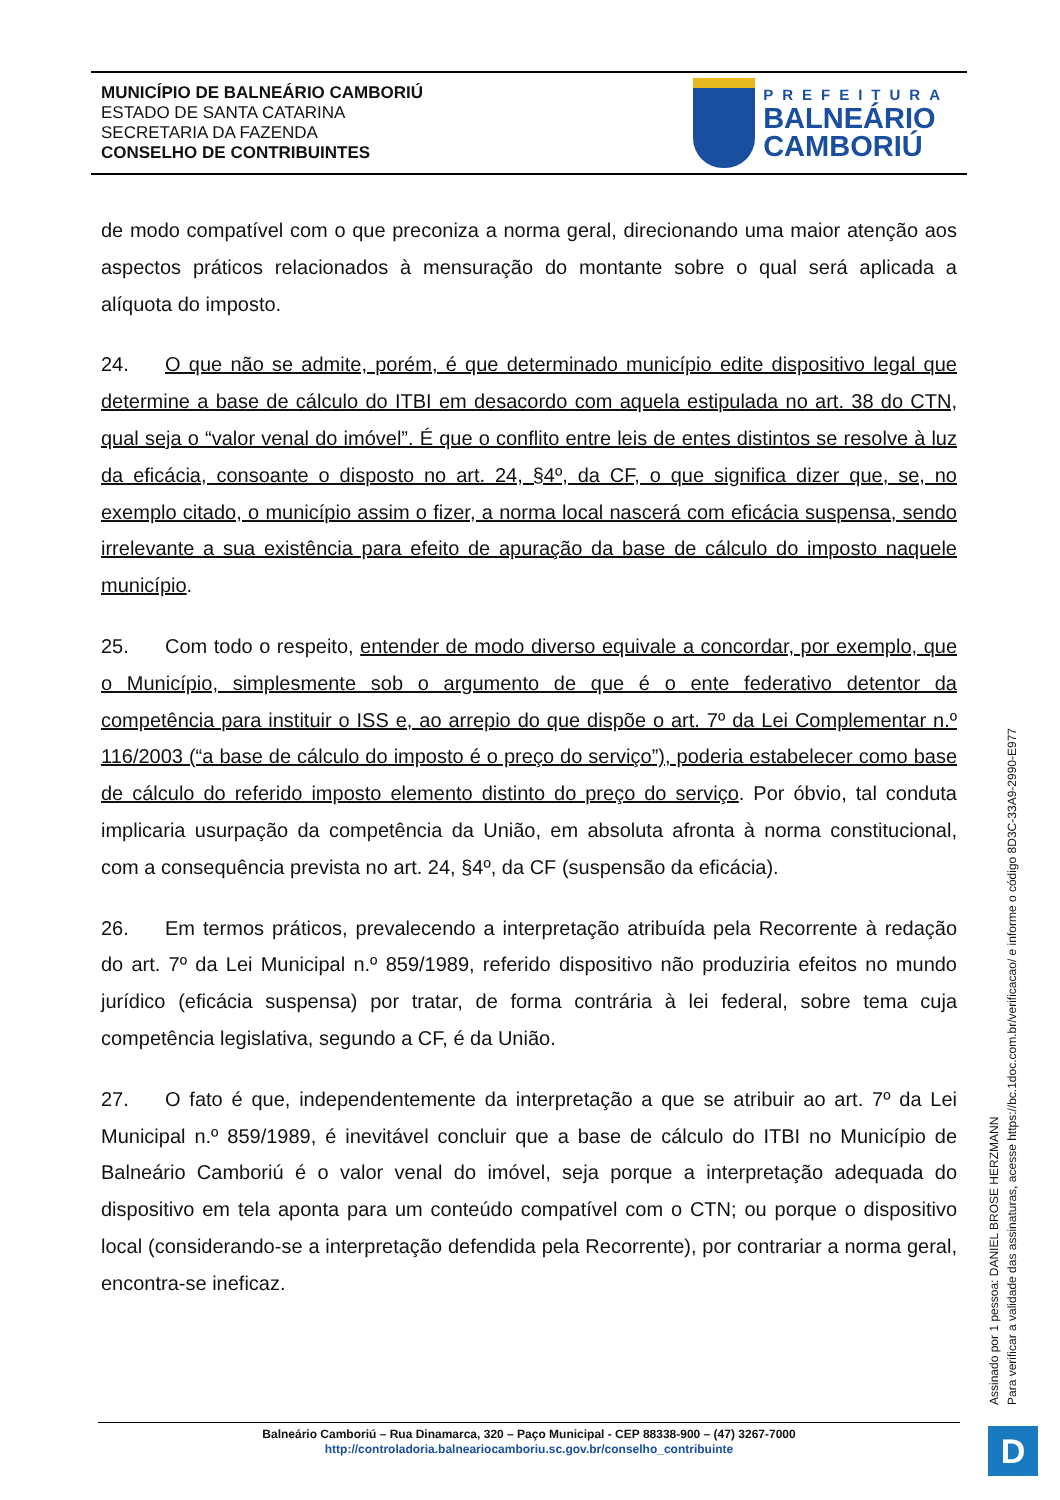MUNICÍPIO DE BALNEÁRIO CAMBORIÚ
ESTADO DE SANTA CATARINA
SECRETARIA DA FAZENDA
CONSELHO DE CONTRIBUINTES
PREFEITURA
BALNEÁRIO
CAMBORIÚ
de modo compatível com o que preconiza a norma geral, direcionando uma maior atenção aos aspectos práticos relacionados à mensuração do montante sobre o qual será aplicada a alíquota do imposto.
24. O que não se admite, porém, é que determinado município edite dispositivo legal que determine a base de cálculo do ITBI em desacordo com aquela estipulada no art. 38 do CTN, qual seja o “valor venal do imóvel”. É que o conflito entre leis de entes distintos se resolve à luz da eficácia, consoante o disposto no art. 24, §4º, da CF, o que significa dizer que, se, no exemplo citado, o município assim o fizer, a norma local nascerá com eficácia suspensa, sendo irrelevante a sua existência para efeito de apuração da base de cálculo do imposto naquele município.
25. Com todo o respeito, entender de modo diverso equivale a concordar, por exemplo, que o Município, simplesmente sob o argumento de que é o ente federativo detentor da competência para instituir o ISS e, ao arrepio do que dispõe o art. 7º da Lei Complementar n.º 116/2003 (“a base de cálculo do imposto é o preço do serviço”), poderia estabelecer como base de cálculo do referido imposto elemento distinto do preço do serviço. Por óbvio, tal conduta implicaria usurpação da competência da União, em absoluta afronta à norma constitucional, com a consequência prevista no art. 24, §4º, da CF (suspensão da eficácia).
26. Em termos práticos, prevalecendo a interpretação atribuída pela Recorrente à redação do art. 7º da Lei Municipal n.º 859/1989, referido dispositivo não produziria efeitos no mundo jurídico (eficácia suspensa) por tratar, de forma contrária à lei federal, sobre tema cuja competência legislativa, segundo a CF, é da União.
27. O fato é que, independentemente da interpretação a que se atribuir ao art. 7º da Lei Municipal n.º 859/1989, é inevitável concluir que a base de cálculo do ITBI no Município de Balneário Camboriú é o valor venal do imóvel, seja porque a interpretação adequada do dispositivo em tela aponta para um conteúdo compatível com o CTN; ou porque o dispositivo local (considerando-se a interpretação defendida pela Recorrente), por contrariar a norma geral, encontra-se ineficaz.
Assinado por 1 pessoa: DANIEL BROSE HERZMANN
Para verificar a validade das assinaturas, acesse https://bc.1doc.com.br/verificacao/ e informe o código 8D3C-33A9-2990-E977
Balneário Camboriú – Rua Dinamarca, 320 – Paço Municipal - CEP 88338-900 – (47) 3267-7000
http://controladoria.balneariocamboriu.sc.gov.br/conselho_contribuinte
D